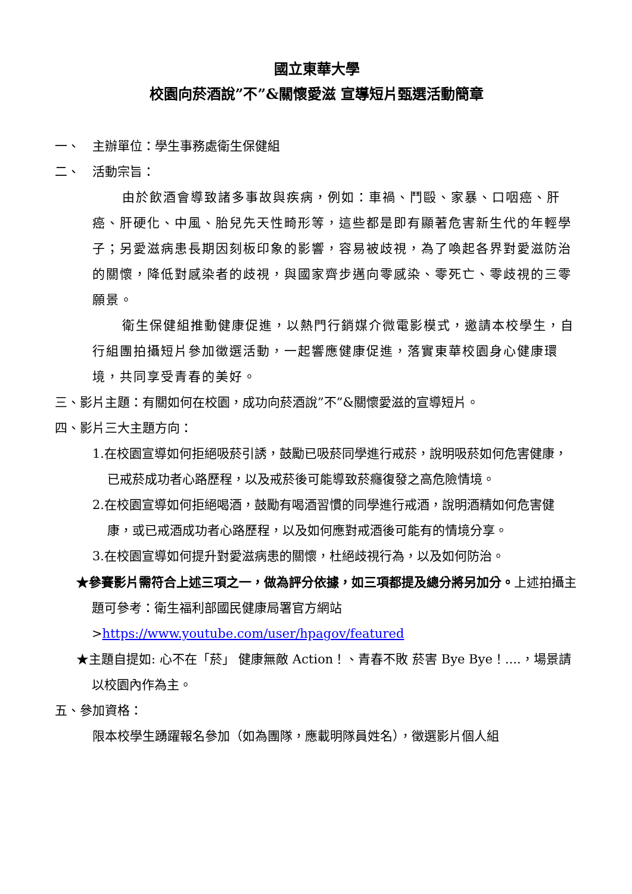國立東華大學
校園向菸酒說”不”&關懷愛滋 宣導短片甄選活動簡章
一、　主辦單位：學生事務處衛生保健組
二、　活動宗旨：
由於飲酒會導致諸多事故與疾病，例如：車禍、鬥毆、家暴、口咽癌、肝癌、肝硬化、中風、胎兒先天性畸形等，這些都是即有顯著危害新生代的年輕學子；另愛滋病患長期因刻板印象的影響，容易被歧視，為了喚起各界對愛滋防治的關懷，降低對感染者的歧視，與國家齊步邁向零感染、零死亡、零歧視的三零願景。
衛生保健組推動健康促進，以熱門行銷媒介微電影模式，邀請本校學生，自行組團拍攝短片參加徵選活動，一起響應健康促進，落實東華校園身心健康環境，共同享受青春的美好。
三、影片主題：有關如何在校園，成功向菸酒說”不”&關懷愛滋的宣導短片。
四、影片三大主題方向：
1.在校園宣導如何拒絕吸菸引誘，鼓勵已吸菸同學進行戒菸，說明吸菸如何危害健康，已戒菸成功者心路歷程，以及戒菸後可能導致菸癮復發之高危險情境。
2.在校園宣導如何拒絕喝酒，鼓勵有喝酒習慣的同學進行戒酒，說明酒精如何危害健康，或已戒酒成功者心路歷程，以及如何應對戒酒後可能有的情境分享。
3.在校園宣導如何提升對愛滋病患的關懷，杜絕歧視行為，以及如何防治。
★參賽影片需符合上述三項之一，做為評分依據，如三項都提及總分將另加分。上述拍攝主題可參考：衛生福利部國民健康局署官方網站 >https://www.youtube.com/user/hpagov/featured
★主題自提如: 心不在「菸」 健康無敵 Action！、青春不敗 菸害 Bye Bye！....，場景請以校園內作為主。
五、參加資格：
限本校學生踴躍報名參加（如為團隊，應載明隊員姓名），徵選影片個人組